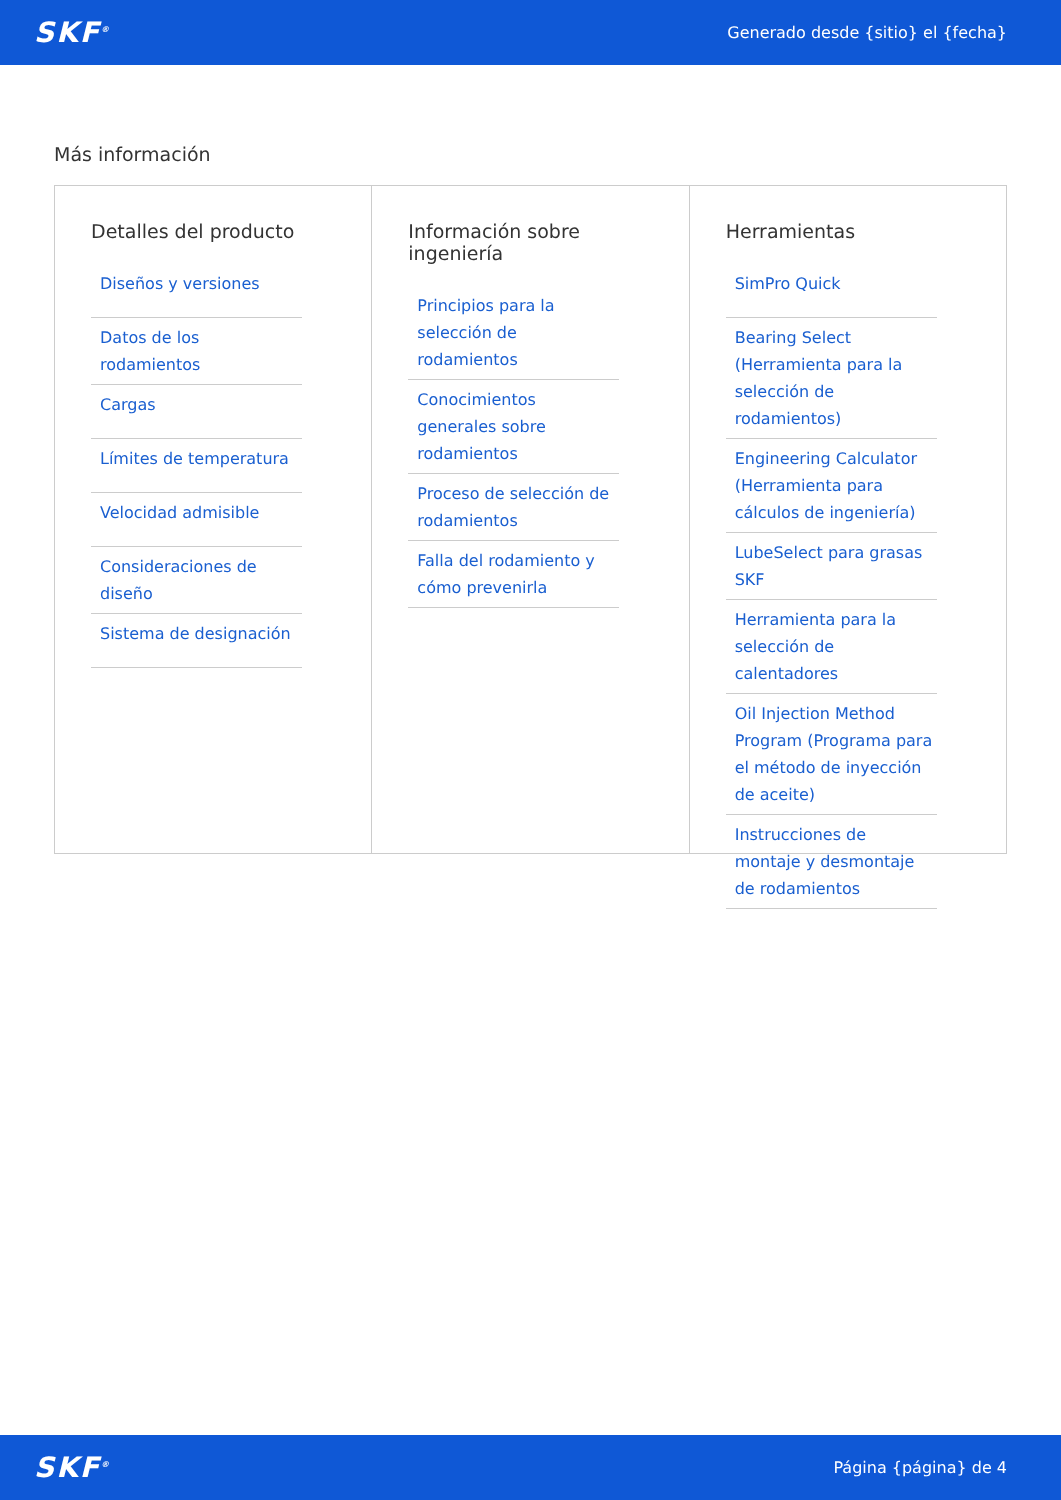SKF<sup>®</sup> Generado desde {sitio} el {fecha}
Más información
Detalles del producto
Diseños y versiones
Datos de los rodamientos
Cargas
Límites de temperatura
Velocidad admisible
Consideraciones de diseño
Sistema de designación
Información sobre ingeniería
Principios para la selección de rodamientos
Conocimientos generales sobre rodamientos
Proceso de selección de rodamientos
Falla del rodamiento y cómo prevenirla
Herramientas
SimPro Quick
Bearing Select (Herramienta para la selección de rodamientos)
Engineering Calculator (Herramienta para cálculos de ingeniería)
LubeSelect para grasas SKF
Herramienta para la selección de calentadores
Oil Injection Method Program (Programa para el método de inyección de aceite)
Instrucciones de montaje y desmontaje de rodamientos
SKF<sup>®</sup> Página {página} de 4